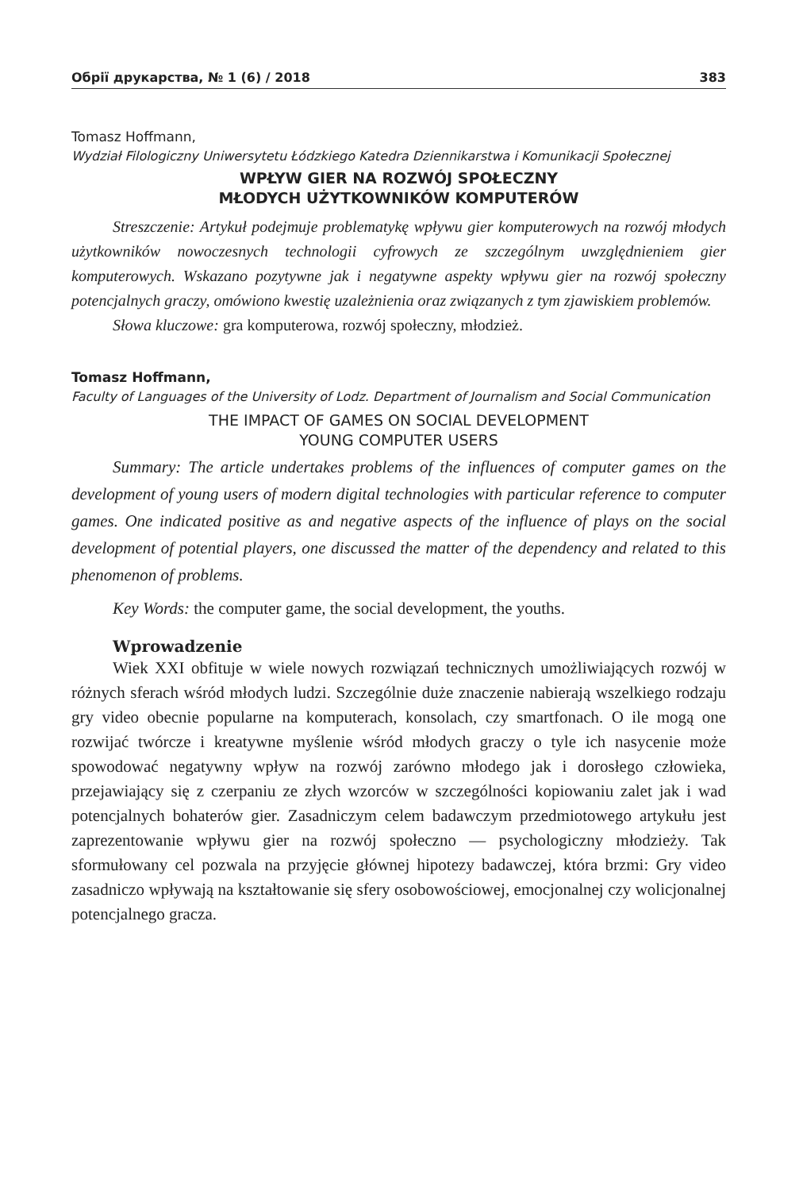Обрії друкарства, № 1 (6) / 2018 383
Tomasz Hoffmann,
Wydział Filologiczny Uniwersytetu Łódzkiego Katedra Dziennikarstwa i Komunikacji Społecznej
WPŁYW GIER NA ROZWÓJ SPOŁECZNY
MŁODYCH UŻYTKOWNIKÓW KOMPUTERÓW
Streszczenie: Artykuł podejmuje problematykę wpływu gier komputerowych na rozwój młodych użytkowników nowoczesnych technologii cyfrowych ze szczególnym uwzględnieniem gier komputerowych. Wskazano pozytywne jak i negatywne aspekty wpływu gier na rozwój społeczny potencjalnych graczy, omówiono kwestię uzależnienia oraz związanych z tym zjawiskiem problemów.
Słowa kluczowe: gra komputerowa, rozwój społeczny, młodzież.
Tomasz Hoffmann,
Faculty of Languages of the University of Lodz. Department of Journalism and Social Communication
THE IMPACT OF GAMES ON SOCIAL DEVELOPMENT
YOUNG COMPUTER USERS
Summary: The article undertakes problems of the influences of computer games on the development of young users of modern digital technologies with particular reference to computer games. One indicated positive as and negative aspects of the influence of plays on the social development of potential players, one discussed the matter of the dependency and related to this phenomenon of problems.
Key Words: the computer game, the social development, the youths.
Wprowadzenie
Wiek XXI obfituje w wiele nowych rozwiązań technicznych umożliwiających rozwój w różnych sferach wśród młodych ludzi. Szczególnie duże znaczenie nabierają wszelkiego rodzaju gry video obecnie popularne na komputerach, konsolach, czy smartfonach. O ile mogą one rozwijać twórcze i kreatywne myślenie wśród młodych graczy o tyle ich nasycenie może spowodować negatywny wpływ na rozwój zarówno młodego jak i dorosłego człowieka, przejawiający się z czerpaniu ze złych wzorców w szczególności kopiowaniu zalet jak i wad potencjalnych bohaterów gier. Zasadniczym celem badawczym przedmiotowego artykułu jest zaprezentowanie wpływu gier na rozwój społeczno — psychologiczny młodzieży. Tak sformułowany cel pozwala na przyjęcie głównej hipotezy badawczej, która brzmi: Gry video zasadniczo wpływają na kształtowanie się sfery osobowościowej, emocjonalnej czy wolicjonalnej potencjalnego gracza.